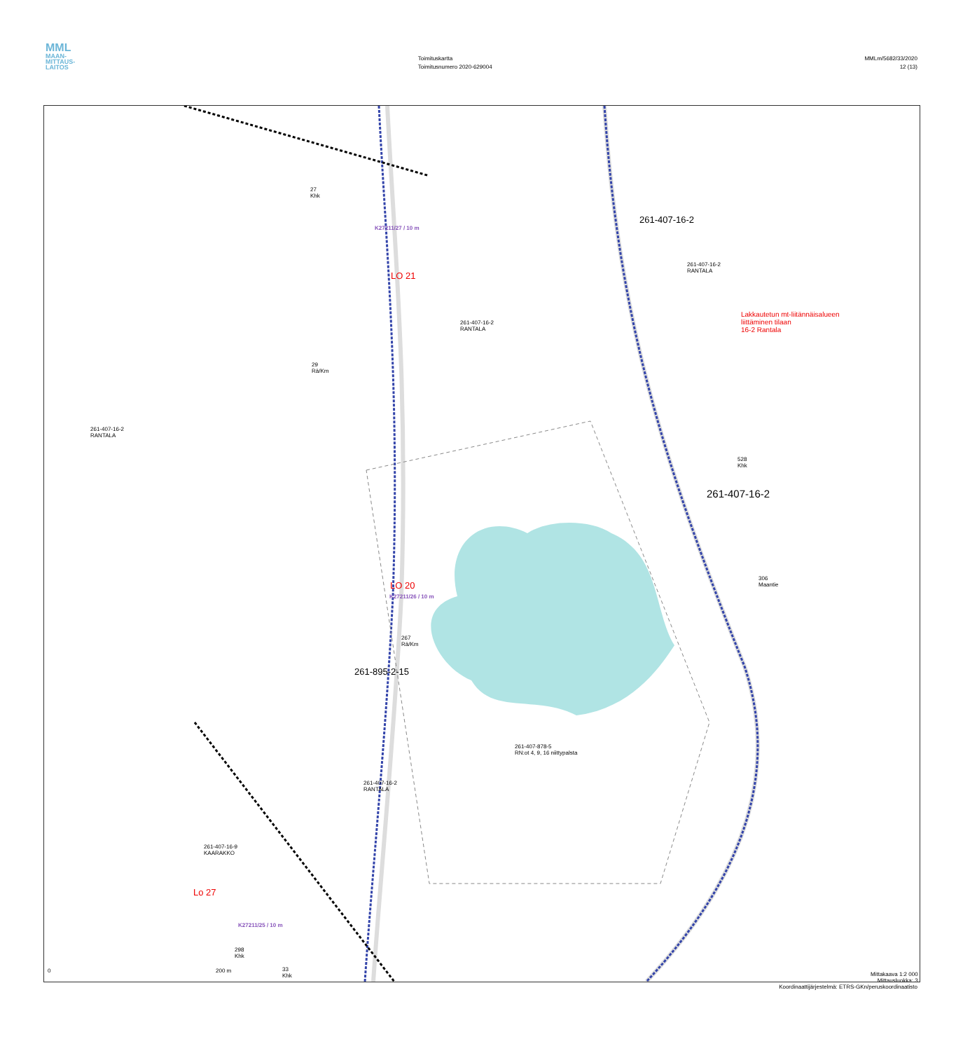MML
MAAN-
MITTAUS-
LAITOS
Toimituskartta
Toimitusnumero 2020-629004
MMLm/5682/33/2020
12 (13)
27
Khk
K27211/27 / 10 m
LO 21
261-407-16-2
261-407-16-2
RANTALA
261-407-16-2
RANTALA
Lakkautetun mt-liitännäisalueen
liittäminen tilaan
16-2 Rantala
29
Rä/Km
261-407-16-2
RANTALA
528
Khk
261-407-16-2
306
Maantie
LO 20
K27211/26 / 10 m
267
Rä/Km
261-895-2-15
261-407-878-5
RN:ot 4, 9, 16 niittypalsta
261-407-16-2
RANTALA
261-407-16-9
KAARAKKO
Lo 27
K27211/25 / 10 m
298
Khk
33
Khk
0 200 m
Mittakaava 1:2 000
Mittausluokka: 3
Koordinaattijärjestelmä: ETRS-GKn/peruskoordinaatisto